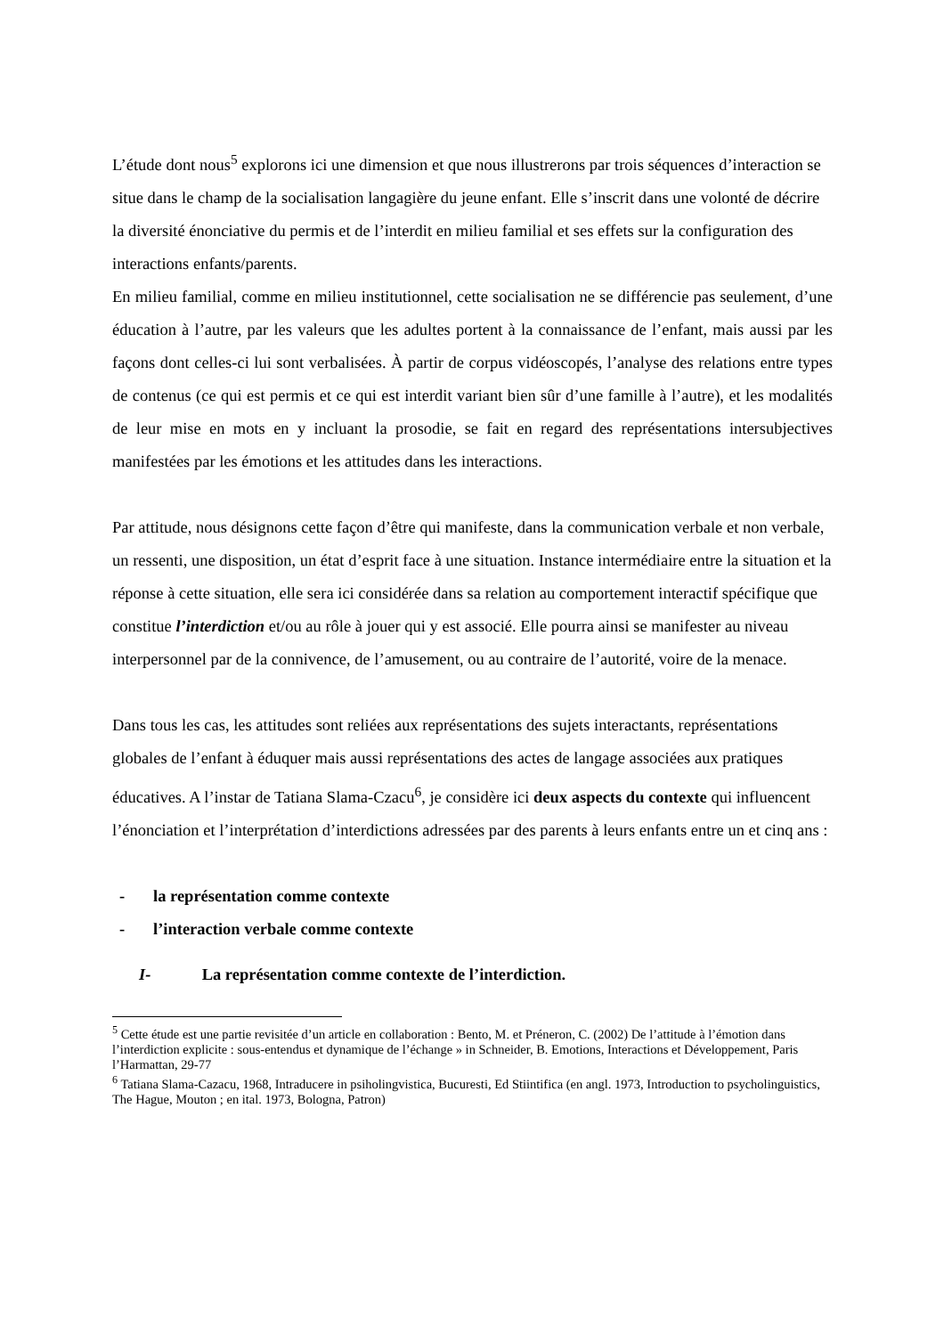L’étude dont nous<sup>5</sup> explorons ici une dimension et que nous illustrerons par trois séquences d’interaction se situe dans le champ de la socialisation langagière du jeune enfant. Elle s’inscrit dans une volonté de décrire la diversité énonciative du permis et de l’interdit en milieu familial et ses effets sur la configuration des interactions enfants/parents.
En milieu familial, comme en milieu institutionnel, cette socialisation ne se différencie pas seulement, d’une éducation à l’autre, par les valeurs que les adultes portent à la connaissance de l’enfant, mais aussi par les façons dont celles-ci lui sont verbalisées. À partir de corpus vidéoscopés, l’analyse des relations entre types de contenus (ce qui est permis et ce qui est interdit variant bien sûr d’une famille à l’autre), et les modalités de leur mise en mots en y incluant la prosodie, se fait en regard des représentations intersubjectives manifestées par les émotions et les attitudes dans les interactions.
Par attitude, nous désignons cette façon d’être qui manifeste, dans la communication verbale et non verbale, un ressenti, une disposition, un état d’esprit face à une situation. Instance intermédiaire entre la situation et la réponse à cette situation, elle sera ici considérée dans sa relation au comportement interactif spécifique que constitue l’interdiction et/ou au rôle à jouer qui y est associé. Elle pourra ainsi se manifester au niveau interpersonnel par de la connivence, de l’amusement, ou au contraire de l’autorité, voire de la menace.
Dans tous les cas, les attitudes sont reliées aux représentations des sujets interactants, représentations globales de l’enfant à éduquer mais aussi représentations des actes de langage associées aux pratiques éducatives. A l’instar de Tatiana Slama-Czacu<sup>6</sup>, je considère ici deux aspects du contexte qui influencent l’énonciation et l’interprétation d’interdictions adressées par des parents à leurs enfants entre un et cinq ans :
- la représentation comme contexte
- l’interaction verbale comme contexte
I- La représentation comme contexte de l’interdiction.
<sup>5</sup> Cette étude est une partie revisitée d’un article en collaboration : Bento, M. et Préneron, C. (2002) De l’attitude à l’émotion dans l’interdiction explicite : sous-entendus et dynamique de l’échange » in Schneider, B. Emotions, Interactions et Développement, Paris l’Harmattan, 29-77
<sup>6</sup> Tatiana Slama-Cazacu, 1968, Intraducere in psiholingvistica, Bucuresti, Ed Stiintifica (en angl. 1973, Introduction to psycholinguistics, The Hague, Mouton ; en ital. 1973, Bologna, Patron)